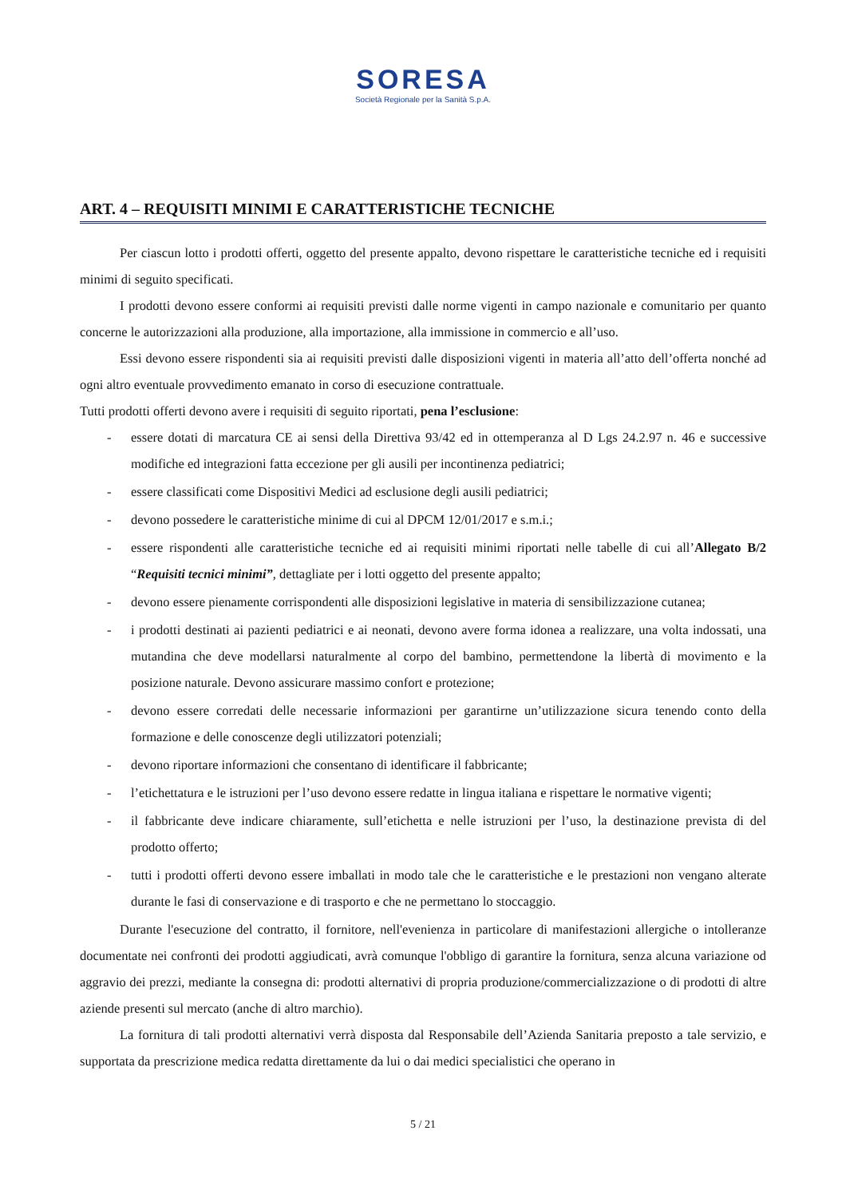SORESA
Società Regionale per la Sanità S.p.A.
ART. 4 – REQUISITI MINIMI E CARATTERISTICHE TECNICHE
Per ciascun lotto i prodotti offerti, oggetto del presente appalto, devono rispettare le caratteristiche tecniche ed i requisiti minimi di seguito specificati.
I prodotti devono essere conformi ai requisiti previsti dalle norme vigenti in campo nazionale e comunitario per quanto concerne le autorizzazioni alla produzione, alla importazione, alla immissione in commercio e all’uso.
Essi devono essere rispondenti sia ai requisiti previsti dalle disposizioni vigenti in materia all’atto dell’offerta nonché ad ogni altro eventuale provvedimento emanato in corso di esecuzione contrattuale.
Tutti prodotti offerti devono avere i requisiti di seguito riportati, pena l’esclusione:
- essere dotati di marcatura CE ai sensi della Direttiva 93/42 ed in ottemperanza al D Lgs 24.2.97 n. 46 e successive modifiche ed integrazioni fatta eccezione per gli ausili per incontinenza pediatrici;
- essere classificati come Dispositivi Medici ad esclusione degli ausili pediatrici;
- devono possedere le caratteristiche minime di cui al DPCM 12/01/2017 e s.m.i.;
- essere rispondenti alle caratteristiche tecniche ed ai requisiti minimi riportati nelle tabelle di cui all’Allegato B/2 “Requisiti tecnici minimi”, dettagliate per i lotti oggetto del presente appalto;
- devono essere pienamente corrispondenti alle disposizioni legislative in materia di sensibilizzazione cutanea;
- i prodotti destinati ai pazienti pediatrici e ai neonati, devono avere forma idonea a realizzare, una volta indossati, una mutandina che deve modellarsi naturalmente al corpo del bambino, permettendone la libertà di movimento e la posizione naturale. Devono assicurare massimo confort e protezione;
- devono essere corredati delle necessarie informazioni per garantirne un’utilizzazione sicura tenendo conto della formazione e delle conoscenze degli utilizzatori potenziali;
- devono riportare informazioni che consentano di identificare il fabbricante;
- l’etichettatura e le istruzioni per l’uso devono essere redatte in lingua italiana e rispettare le normative vigenti;
- il fabbricante deve indicare chiaramente, sull’etichetta e nelle istruzioni per l’uso, la destinazione prevista di del prodotto offerto;
- tutti i prodotti offerti devono essere imballati in modo tale che le caratteristiche e le prestazioni non vengano alterate durante le fasi di conservazione e di trasporto e che ne permettano lo stoccaggio.
Durante l'esecuzione del contratto, il fornitore, nell'evenienza in particolare di manifestazioni allergiche o intolleranze documentate nei confronti dei prodotti aggiudicati, avrà comunque l'obbligo di garantire la fornitura, senza alcuna variazione od aggravio dei prezzi, mediante la consegna di: prodotti alternativi di propria produzione/commercializzazione o di prodotti di altre aziende presenti sul mercato (anche di altro marchio).
La fornitura di tali prodotti alternativi verrà disposta dal Responsabile dell’Azienda Sanitaria preposto a tale servizio, e supportata da prescrizione medica redatta direttamente da lui o dai medici specialistici che operano in
5 / 21